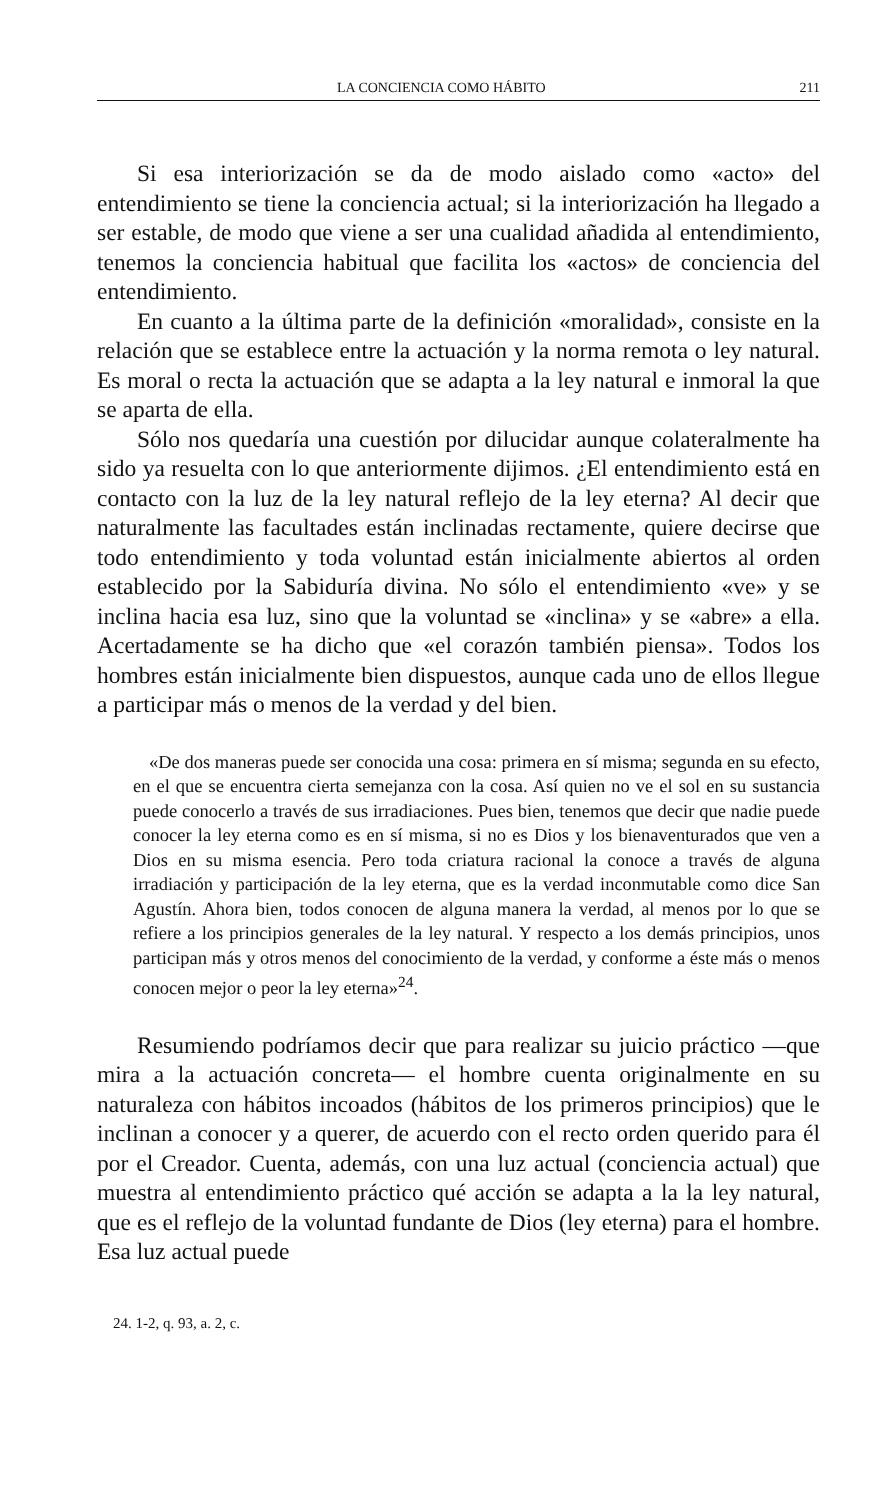LA CONCIENCIA COMO HÁBITO 211
Si esa interiorización se da de modo aislado como «acto» del entendimiento se tiene la conciencia actual; si la interiorización ha llegado a ser estable, de modo que viene a ser una cualidad añadida al entendimiento, tenemos la conciencia habitual que facilita los «actos» de conciencia del entendimiento.
En cuanto a la última parte de la definición «moralidad», consiste en la relación que se establece entre la actuación y la norma remota o ley natural. Es moral o recta la actuación que se adapta a la ley natural e inmoral la que se aparta de ella.
Sólo nos quedaría una cuestión por dilucidar aunque colateralmente ha sido ya resuelta con lo que anteriormente dijimos. ¿El entendimiento está en contacto con la luz de la ley natural reflejo de la ley eterna? Al decir que naturalmente las facultades están inclinadas rectamente, quiere decirse que todo entendimiento y toda voluntad están inicialmente abiertos al orden establecido por la Sabiduría divina. No sólo el entendimiento «ve» y se inclina hacia esa luz, sino que la voluntad se «inclina» y se «abre» a ella. Acertadamente se ha dicho que «el corazón también piensa». Todos los hombres están inicialmente bien dispuestos, aunque cada uno de ellos llegue a participar más o menos de la verdad y del bien.
«De dos maneras puede ser conocida una cosa: primera en sí misma; segunda en su efecto, en el que se encuentra cierta semejanza con la cosa. Así quien no ve el sol en su sustancia puede conocerlo a través de sus irradiaciones. Pues bien, tenemos que decir que nadie puede conocer la ley eterna como es en sí misma, si no es Dios y los bienaventurados que ven a Dios en su misma esencia. Pero toda criatura racional la conoce a través de alguna irradiación y participación de la ley eterna, que es la verdad inconmutable como dice San Agustín. Ahora bien, todos conocen de alguna manera la verdad, al menos por lo que se refiere a los principios generales de la ley natural. Y respecto a los demás principios, unos participan más y otros menos del conocimiento de la verdad, y conforme a éste más o menos conocen mejor o peor la ley eterna»<sup>24</sup>.
Resumiendo podríamos decir que para realizar su juicio práctico —que mira a la actuación concreta— el hombre cuenta originalmente en su naturaleza con hábitos incoados (hábitos de los primeros principios) que le inclinan a conocer y a querer, de acuerdo con el recto orden querido para él por el Creador. Cuenta, además, con una luz actual (conciencia actual) que muestra al entendimiento práctico qué acción se adapta a la la ley natural, que es el reflejo de la voluntad fundante de Dios (ley eterna) para el hombre. Esa luz actual puede
24. 1-2, q. 93, a. 2, c.